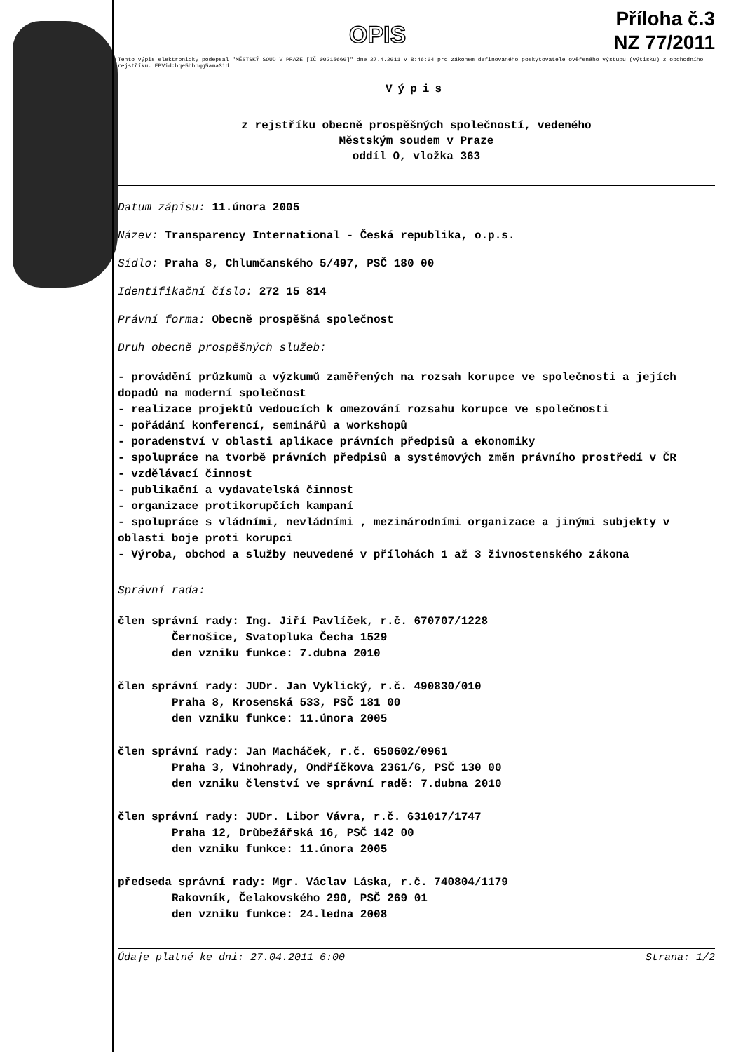OPIS
Příloha č.3
NZ 77/2011
Tento výpis elektronicky podepsal "MĚSTSKÝ SOUD V PRAZE [IČ 00215660]" dne 27.4.2011 v 8:46:04 pro zákonem definovaného poskytovatele ověřeného výstupu (výtisku) z obchodního rejstříku. EPVid:bqe5bbhqg5ama3id
Výpis
z rejstříku obecně prospěšných společností, vedeného
Městským soudem v Praze
oddíl O, vložka 363
Datum zápisu: 11.února 2005
Název: Transparency International - Česká republika, o.p.s.
Sídlo: Praha 8, Chlumčanského 5/497, PSČ 180 00
Identifikační číslo: 272 15 814
Právní forma: Obecně prospěšná společnost
Druh obecně prospěšných služeb:
- provádění průzkumů a výzkumů zaměřených na rozsah korupce ve společnosti a jejích dopadů na moderní společnost
- realizace projektů vedoucích k omezování rozsahu korupce ve společnosti
- pořádání konferencí, seminářů a workshopů
- poradenství v oblasti aplikace právních předpisů a ekonomiky
- spolupráce na tvorbě právních předpisů a systémových změn právního prostředí v ČR
- vzdělávací činnost
- publikační a vydavatelská činnost
- organizace protikorupčích kampaní
- spolupráce s vládními, nevládními , mezinárodními organizace a jinými subjekty v oblasti boje proti korupci
- Výroba, obchod a služby neuvedené v přílohách 1 až 3 živnostenského zákona
Správní rada:
člen správní rady: Ing. Jiří Pavlíček, r.č. 670707/1228
Černošice, Svatopluka Čecha 1529
den vzniku funkce: 7.dubna 2010
člen správní rady: JUDr. Jan Vyklický, r.č. 490830/010
Praha 8, Krosenská 533, PSČ 181 00
den vzniku funkce: 11.února 2005
člen správní rady: Jan Macháček, r.č. 650602/0961
Praha 3, Vinohrady, Ondříčkova 2361/6, PSČ 130 00
den vzniku členství ve správní radě: 7.dubna 2010
člen správní rady: JUDr. Libor Vávra, r.č. 631017/1747
Praha 12, Drůbežářská 16, PSČ 142 00
den vzniku funkce: 11.února 2005
předseda správní rady: Mgr. Václav Láska, r.č. 740804/1179
Rakovník, Čelakovského 290, PSČ 269 01
den vzniku funkce: 24.ledna 2008
Údaje platné ke dni: 27.04.2011 6:00 Strana: 1/2